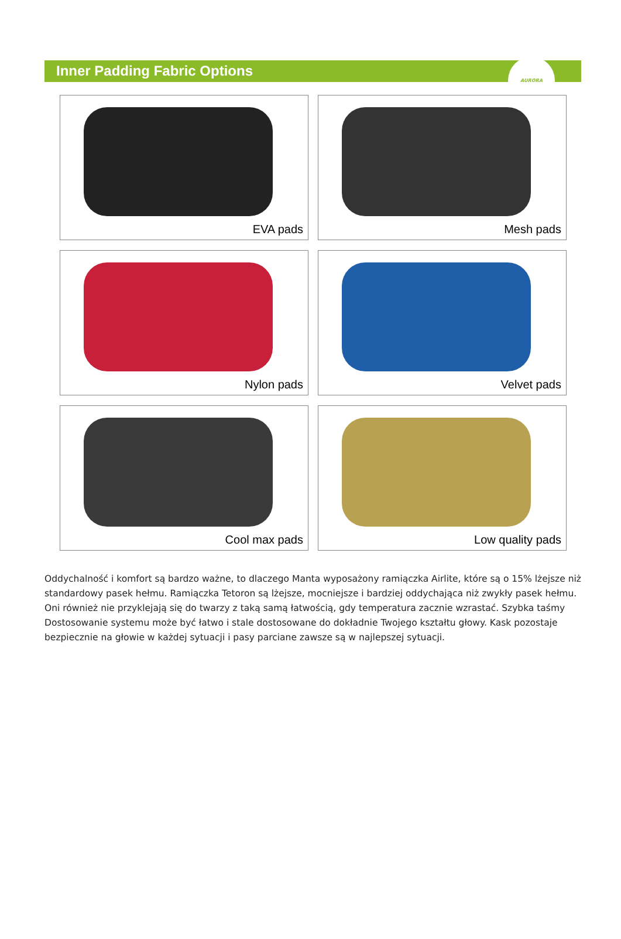Inner Padding Fabric Options
AURORA
EVA pads
Mesh pads
Nylon pads
Velvet pads
Cool max pads
Low quality pads
Oddychalność i komfort są bardzo ważne, to dlaczego Manta wyposażony ramiączka Airlite, które są o 15% lżejsze niż standardowy pasek hełmu. Ramiączka Tetoron są lżejsze, mocniejsze i bardziej oddychająca niż zwykły pasek hełmu. Oni również nie przyklejają się do twarzy z taką samą łatwością, gdy temperatura zacznie wzrastać. Szybka taśmy Dostosowanie systemu może być łatwo i stale dostosowane do dokładnie Twojego kształtu głowy. Kask pozostaje bezpiecznie na głowie w każdej sytuacji i pasy parciane zawsze są w najlepszej sytuacji.